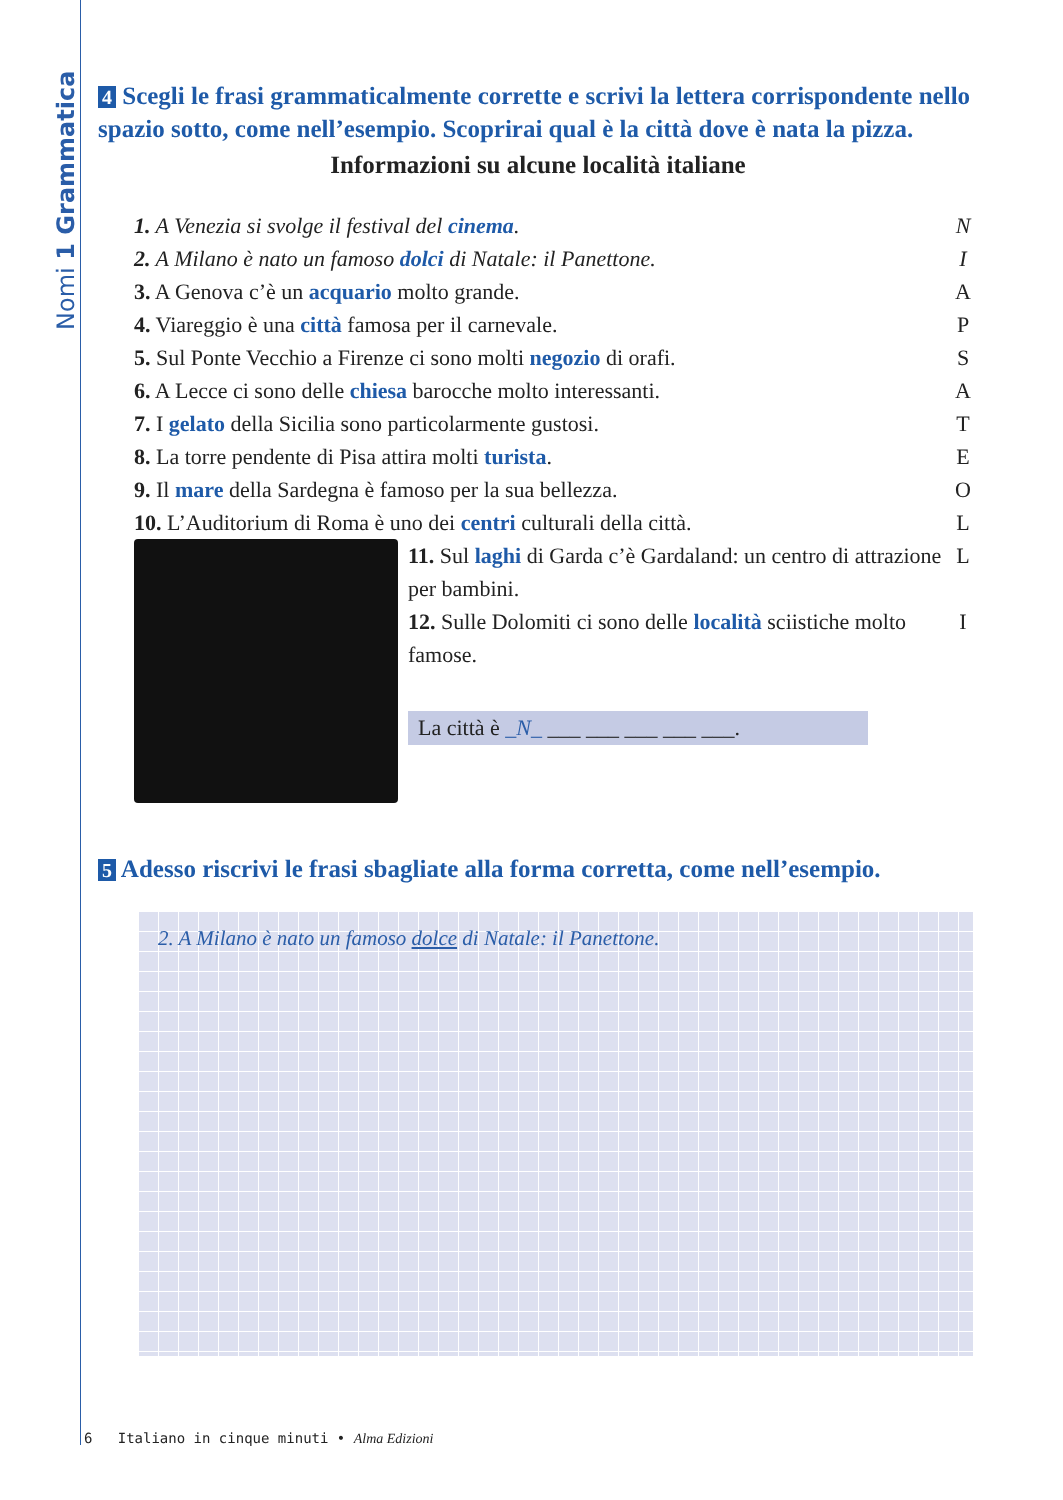Nomi 1 Grammatica
4 Scegli le frasi grammaticalmente corrette e scrivi la lettera corrispondente nello spazio sotto, come nell’esempio. Scoprirai qual è la città dove è nata la pizza.
Informazioni su alcune località italiane
1. A Venezia si svolge il festival del cinema. N
2. A Milano è nato un famoso dolci di Natale: il Panettone. I
3. A Genova c’è un acquario molto grande. A
4. Viareggio è una città famosa per il carnevale. P
5. Sul Ponte Vecchio a Firenze ci sono molti negozio di orafi. S
6. A Lecce ci sono delle chiesa barocche molto interessanti. A
7. I gelato della Sicilia sono particolarmente gustosi. T
8. La torre pendente di Pisa attira molti turista. E
9. Il mare della Sardegna è famoso per la sua bellezza. O
10. L’Auditorium di Roma è uno dei centri culturali della città. L
11. Sul laghi di Garda c’è Gardaland: un centro di attrazione per bambini. L
12. Sulle Dolomiti ci sono delle località sciistiche molto famose. I
La città è _N_ ___ ___ ___ ___ ___.
5 Adesso riscrivi le frasi sbagliate alla forma corretta, come nell’esempio.
2. A Milano è nato un famoso dolce di Natale: il Panettone.
6 Italiano in cinque minuti • Alma Edizioni